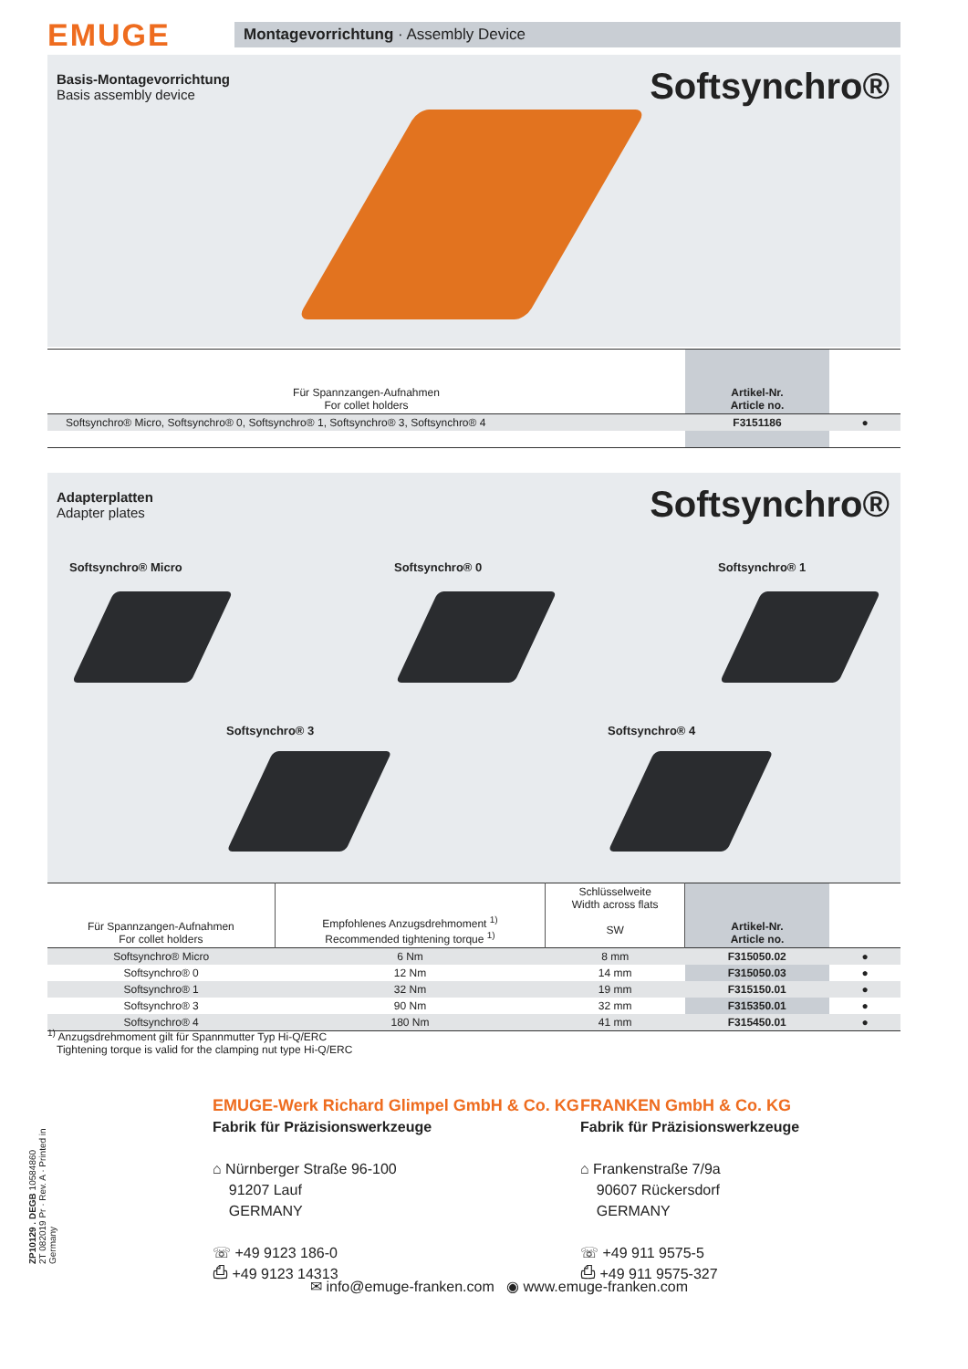EMUGE
Montagevorrichtung · Assembly Device
Basis-Montagevorrichtung
Basis assembly device
Softsynchro®
| Für Spannzangen-Aufnahmen For collet holders | Artikel-Nr. Article no. | |
| --- | --- | --- |
| Softsynchro® Micro, Softsynchro® 0, Softsynchro® 1, Softsynchro® 3, Softsynchro® 4 | F3151186 | ● |
Adapterplatten
Adapter plates
Softsynchro®
Softsynchro® Micro Softsynchro® 0 Softsynchro® 1
Softsynchro® 3 Softsynchro® 4
| Für Spannzangen-Aufnahmen For collet holders | Empfohlenes Anzugsdrehmoment <sup>1)</sup> Recommended tightening torque <sup>1)</sup> | Schlüsselweite Width across flats SW | Artikel-Nr. Article no. | |
| --- | --- | --- | --- | --- |
| Softsynchro® Micro | 6 Nm | 8 mm | F315050.02 | ● |
| Softsynchro® 0 | 12 Nm | 14 mm | F315050.03 | ● |
| Softsynchro® 1 | 32 Nm | 19 mm | F315150.01 | ● |
| Softsynchro® 3 | 90 Nm | 32 mm | F315350.01 | ● |
| Softsynchro® 4 | 180 Nm | 41 mm | F315450.01 | ● |
<sup>1)</sup> Anzugsdrehmoment gilt für Spannmutter Typ Hi-Q/ERC
Tightening torque is valid for the clamping nut type Hi-Q/ERC
ZP10129 . DEGB 10584860
2T 082019 Pr · Rev. A · Printed in Germany
EMUGE-Werk Richard Glimpel GmbH & Co. KG
Fabrik für Präzisionswerkzeuge
⌂ Nürnberger Straße 96-100
91207 Lauf
GERMANY
☏ +49 9123 186-0
⎙ +49 9123 14313
FRANKEN GmbH & Co. KG
Fabrik für Präzisionswerkzeuge
⌂ Frankenstraße 7/9a
90607 Rückersdorf
GERMANY
☏ +49 911 9575-5
⎙ +49 911 9575-327
✉ info@emuge-franken.com ◉ www.emuge-franken.com